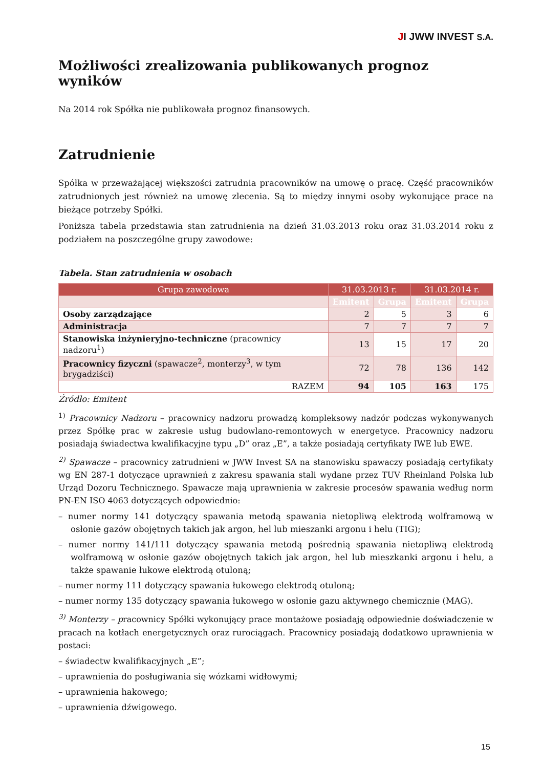JI JWW INVEST S.A.
Możliwości zrealizowania publikowanych prognoz wyników
Na 2014 rok Spółka nie publikowała prognoz finansowych.
Zatrudnienie
Spółka w przeważającej większości zatrudnia pracowników na umowę o pracę. Część pracowników zatrudnionych jest również na umowę zlecenia. Są to między innymi osoby wykonujące prace na bieżące potrzeby Spółki.
Poniższa tabela przedstawia stan zatrudnienia na dzień 31.03.2013 roku oraz 31.03.2014 roku z podziałem na poszczególne grupy zawodowe:
Tabela. Stan zatrudnienia w osobach
| Grupa zawodowa | 31.03.2013 r. | | 31.03.2014 r. | |
| --- | --- | --- | --- | --- |
| | Emitent | Grupa | Emitent | Grupa |
| Osoby zarządzające | 2 | 5 | 3 | 6 |
| Administracja | 7 | 7 | 7 | 7 |
| Stanowiska inżynieryjno-techniczne (pracownicy nadzoru<sup>1</sup>) | 13 | 15 | 17 | 20 |
| Pracownicy fizyczni (spawacze<sup>2</sup>, monterzy<sup>3</sup>, w tym brygadziści) | 72 | 78 | 136 | 142 |
| RAZEM | 94 | 105 | 163 | 175 |
Źródło: Emitent
<sup>1)</sup> Pracownicy Nadzoru – pracownicy nadzoru prowadzą kompleksowy nadzór podczas wykonywanych przez Spółkę prac w zakresie usług budowlano-remontowych w energetyce. Pracownicy nadzoru posiadają świadectwa kwalifikacyjne typu „D” oraz „E”, a także posiadają certyfikaty IWE lub EWE.
<sup>2)</sup> Spawacze – pracownicy zatrudnieni w JWW Invest SA na stanowisku spawaczy posiadają certyfikaty wg EN 287-1 dotyczące uprawnień z zakresu spawania stali wydane przez TUV Rheinland Polska lub Urząd Dozoru Technicznego. Spawacze mają uprawnienia w zakresie procesów spawania według norm PN-EN ISO 4063 dotyczących odpowiednio:
– numer normy 141 dotyczący spawania metodą spawania nietopliwą elektrodą wolframową w osłonie gazów obojętnych takich jak argon, hel lub mieszanki argonu i helu (TIG);
– numer normy 141/111 dotyczący spawania metodą pośrednią spawania nietopliwą elektrodą wolframową w osłonie gazów obojętnych takich jak argon, hel lub mieszkanki argonu i helu, a także spawanie łukowe elektrodą otuloną;
– numer normy 111 dotyczący spawania łukowego elektrodą otuloną;
– numer normy 135 dotyczący spawania łukowego w osłonie gazu aktywnego chemicznie (MAG).
<sup>3)</sup> Monterzy – pracownicy Spółki wykonujący prace montażowe posiadają odpowiednie doświadczenie w pracach na kotłach energetycznych oraz rurociągach. Pracownicy posiadają dodatkowo uprawnienia w postaci:
– świadectw kwalifikacyjnych „E”;
– uprawnienia do posługiwania się wózkami widłowymi;
– uprawnienia hakowego;
– uprawnienia dźwigowego.
15